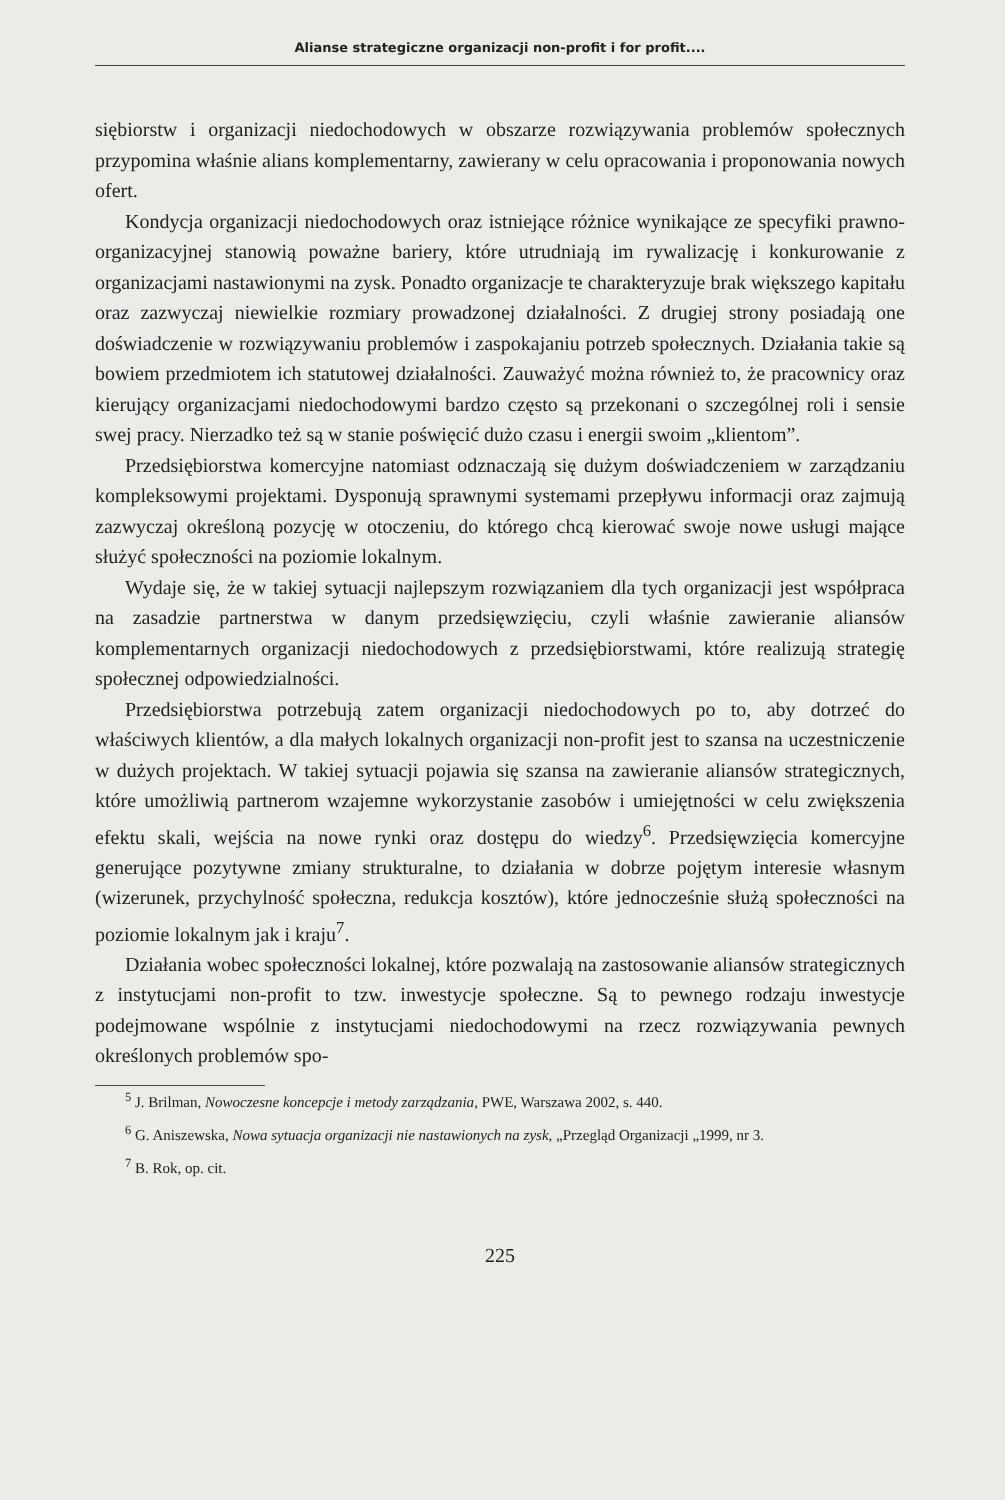Alianse strategiczne organizacji non-profit i for profit....
siębiorstw i organizacji niedochodowych w obszarze rozwiązywania problemów społecznych przypomina właśnie alians komplementarny, zawierany w celu opracowania i proponowania nowych ofert.
Kondycja organizacji niedochodowych oraz istniejące różnice wynikające ze specyfiki prawno-organizacyjnej stanowią poważne bariery, które utrudniają im rywalizację i konkurowanie z organizacjami nastawionymi na zysk. Ponadto organizacje te charakteryzuje brak większego kapitału oraz zazwyczaj niewielkie rozmiary prowadzonej działalności. Z drugiej strony posiadają one doświadczenie w rozwiązywaniu problemów i zaspokajaniu potrzeb społecznych. Działania takie są bowiem przedmiotem ich statutowej działalności. Zauważyć można również to, że pracownicy oraz kierujący organizacjami niedochodowymi bardzo często są przekonani o szczególnej roli i sensie swej pracy. Nierzadko też są w stanie poświęcić dużo czasu i energii swoim „klientom”.
Przedsiębiorstwa komercyjne natomiast odznaczają się dużym doświadczeniem w zarządzaniu kompleksowymi projektami. Dysponują sprawnymi systemami przepływu informacji oraz zajmują zazwyczaj określoną pozycję w otoczeniu, do którego chcą kierować swoje nowe usługi mające służyć społeczności na poziomie lokalnym.
Wydaje się, że w takiej sytuacji najlepszym rozwiązaniem dla tych organizacji jest współpraca na zasadzie partnerstwa w danym przedsięwzięciu, czyli właśnie zawieranie aliansów komplementarnych organizacji niedochodowych z przedsiębiorstwami, które realizują strategię społecznej odpowiedzialności.
Przedsiębiorstwa potrzebują zatem organizacji niedochodowych po to, aby dotrzeć do właściwych klientów, a dla małych lokalnych organizacji non-profit jest to szansa na uczestniczenie w dużych projektach. W takiej sytuacji pojawia się szansa na zawieranie aliansów strategicznych, które umożliwią partnerom wzajemne wykorzystanie zasobów i umiejętności w celu zwiększenia efektu skali, wejścia na nowe rynki oraz dostępu do wiedzy<sup>6</sup>. Przedsięwzięcia komercyjne generujące pozytywne zmiany strukturalne, to działania w dobrze pojętym interesie własnym (wizerunek, przychylność społeczna, redukcja kosztów), które jednocześnie służą społeczności na poziomie lokalnym jak i kraju<sup>7</sup>.
Działania wobec społeczności lokalnej, które pozwalają na zastosowanie aliansów strategicznych z instytucjami non-profit to tzw. inwestycje społeczne. Są to pewnego rodzaju inwestycje podejmowane wspólnie z instytucjami niedochodowymi na rzecz rozwiązywania pewnych określonych problemów spo-
<sup>5</sup> J. Brilman, Nowoczesne koncepcje i metody zarządzania, PWE, Warszawa 2002, s. 440.
<sup>6</sup> G. Aniszewska, Nowa sytuacja organizacji nie nastawionych na zysk, „Przegląd Organizacji „1999, nr 3.
<sup>7</sup> B. Rok, op. cit.
225